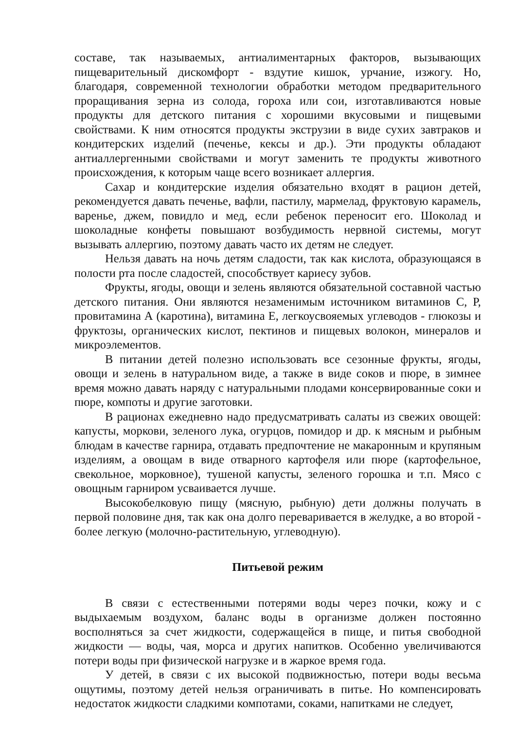составе, так называемых, антиалиментарных факторов, вызывающих пищеварительный дискомфорт - вздутие кишок, урчание, изжогу. Но, благодаря, современной технологии обработки методом предварительного проращивания зерна из солода, гороха или сои, изготавливаются новые продукты для детского питания с хорошими вкусовыми и пищевыми свойствами. К ним относятся продукты экструзии в виде сухих завтраков и кондитерских изделий (печенье, кексы и др.). Эти продукты обладают антиаллергенными свойствами и могут заменить те продукты животного происхождения, к которым чаще всего возникает аллергия.
Сахар и кондитерские изделия обязательно входят в рацион детей, рекомендуется давать печенье, вафли, пастилу, мармелад, фруктовую карамель, варенье, джем, повидло и мед, если ребенок переносит его. Шоколад и шоколадные конфеты повышают возбудимость нервной системы, могут вызывать аллергию, поэтому давать часто их детям не следует.
Нельзя давать на ночь детям сладости, так как кислота, образующаяся в полости рта после сладостей, способствует кариесу зубов.
Фрукты, ягоды, овощи и зелень являются обязательной составной частью детского питания. Они являются незаменимым источником витаминов С, Р, провитамина А (каротина), витамина Е, легкоусвояемых углеводов - глюкозы и фруктозы, органических кислот, пектинов и пищевых волокон, минералов и микроэлементов.
В питании детей полезно использовать все сезонные фрукты, ягоды, овощи и зелень в натуральном виде, а также в виде соков и пюре, в зимнее время можно давать наряду с натуральными плодами консервированные соки и пюре, компоты и другие заготовки.
В рационах ежедневно надо предусматривать салаты из свежих овощей: капусты, моркови, зеленого лука, огурцов, помидор и др. к мясным и рыбным блюдам в качестве гарнира, отдавать предпочтение не макаронным и крупяным изделиям, а овощам в виде отварного картофеля или пюре (картофельное, свекольное, морковное), тушеной капусты, зеленого горошка и т.п. Мясо с овощным гарниром усваивается лучше.
Высокобелковую пищу (мясную, рыбную) дети должны получать в первой половине дня, так как она долго переваривается в желудке, а во второй - более легкую (молочно-растительную, углеводную).
Питьевой режим
В связи с естественными потерями воды через почки, кожу и с выдыхаемым воздухом, баланс воды в организме должен постоянно восполняться за счет жидкости, содержащейся в пище, и питья свободной жидкости — воды, чая, морса и других напитков. Особенно увеличиваются потери воды при физической нагрузке и в жаркое время года.
У детей, в связи с их высокой подвижностью, потери воды весьма ощутимы, поэтому детей нельзя ограничивать в питье. Но компенсировать недостаток жидкости сладкими компотами, соками, напитками не следует,